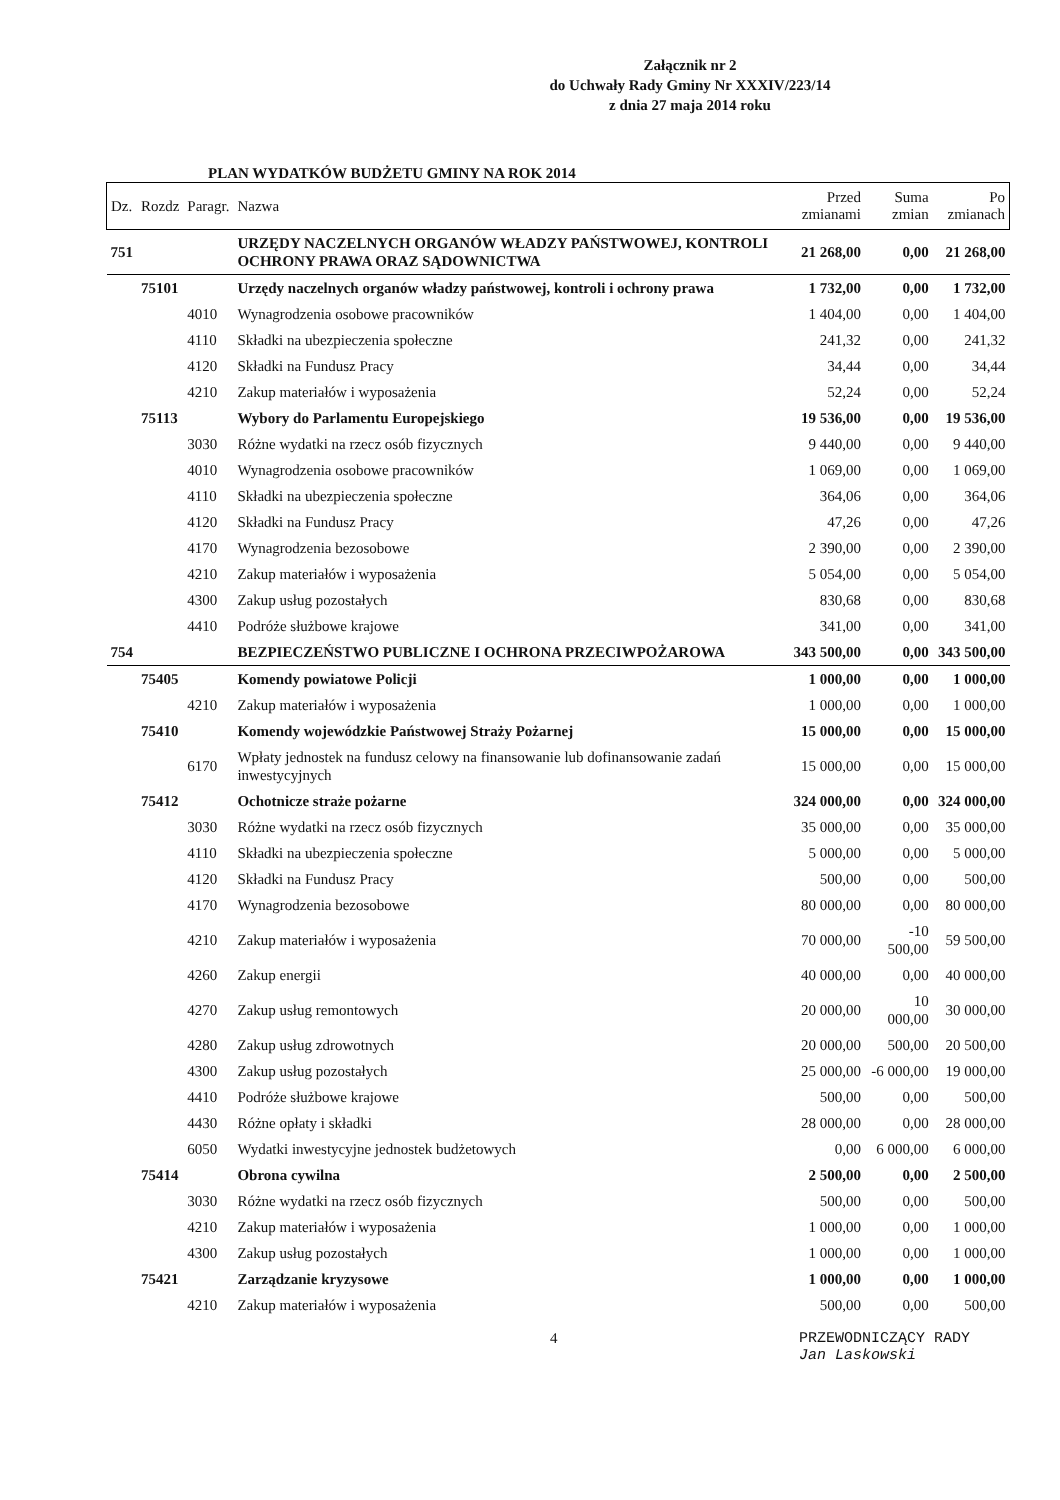Załącznik nr 2
do Uchwały Rady Gminy Nr XXXIV/223/14
z dnia 27 maja 2014 roku
PLAN WYDATKÓW BUDŻETU GMINY NA ROK 2014
| Dz. | Rozdz | Paragr. | Nazwa | Przed zmianami | Suma zmian | Po zmianach |
| --- | --- | --- | --- | --- | --- | --- |
| 751 | | | URZĘDY NACZELNYCH ORGANÓW WŁADZY PAŃSTWOWEJ, KONTROLI OCHRONY PRAWA ORAZ SĄDOWNICTWA | 21 268,00 | 0,00 | 21 268,00 |
| | 75101 | | Urzędy naczelnych organów władzy państwowej, kontroli i ochrony prawa | 1 732,00 | 0,00 | 1 732,00 |
| | | 4010 | Wynagrodzenia osobowe pracowników | 1 404,00 | 0,00 | 1 404,00 |
| | | 4110 | Składki na ubezpieczenia społeczne | 241,32 | 0,00 | 241,32 |
| | | 4120 | Składki na Fundusz Pracy | 34,44 | 0,00 | 34,44 |
| | | 4210 | Zakup materiałów i wyposażenia | 52,24 | 0,00 | 52,24 |
| | 75113 | | Wybory do Parlamentu Europejskiego | 19 536,00 | 0,00 | 19 536,00 |
| | | 3030 | Różne wydatki na rzecz osób fizycznych | 9 440,00 | 0,00 | 9 440,00 |
| | | 4010 | Wynagrodzenia osobowe pracowników | 1 069,00 | 0,00 | 1 069,00 |
| | | 4110 | Składki na ubezpieczenia społeczne | 364,06 | 0,00 | 364,06 |
| | | 4120 | Składki na Fundusz Pracy | 47,26 | 0,00 | 47,26 |
| | | 4170 | Wynagrodzenia bezosobowe | 2 390,00 | 0,00 | 2 390,00 |
| | | 4210 | Zakup materiałów i wyposażenia | 5 054,00 | 0,00 | 5 054,00 |
| | | 4300 | Zakup usług pozostałych | 830,68 | 0,00 | 830,68 |
| | | 4410 | Podróże służbowe krajowe | 341,00 | 0,00 | 341,00 |
| 754 | | | BEZPIECZEŃSTWO PUBLICZNE I OCHRONA PRZECIWPOŻAROWA | 343 500,00 | 0,00 | 343 500,00 |
| | 75405 | | Komendy powiatowe Policji | 1 000,00 | 0,00 | 1 000,00 |
| | | 4210 | Zakup materiałów i wyposażenia | 1 000,00 | 0,00 | 1 000,00 |
| | 75410 | | Komendy wojewódzkie Państwowej Straży Pożarnej | 15 000,00 | 0,00 | 15 000,00 |
| | | 6170 | Wpłaty jednostek na fundusz celowy na finansowanie lub dofinansowanie zadań inwestycyjnych | 15 000,00 | 0,00 | 15 000,00 |
| | 75412 | | Ochotnicze straże pożarne | 324 000,00 | 0,00 | 324 000,00 |
| | | 3030 | Różne wydatki na rzecz osób fizycznych | 35 000,00 | 0,00 | 35 000,00 |
| | | 4110 | Składki na ubezpieczenia społeczne | 5 000,00 | 0,00 | 5 000,00 |
| | | 4120 | Składki na Fundusz Pracy | 500,00 | 0,00 | 500,00 |
| | | 4170 | Wynagrodzenia bezosobowe | 80 000,00 | 0,00 | 80 000,00 |
| | | 4210 | Zakup materiałów i wyposażenia | 70 000,00 | -10 500,00 | 59 500,00 |
| | | 4260 | Zakup energii | 40 000,00 | 0,00 | 40 000,00 |
| | | 4270 | Zakup usług remontowych | 20 000,00 | 10 000,00 | 30 000,00 |
| | | 4280 | Zakup usług zdrowotnych | 20 000,00 | 500,00 | 20 500,00 |
| | | 4300 | Zakup usług pozostałych | 25 000,00 | -6 000,00 | 19 000,00 |
| | | 4410 | Podróże służbowe krajowe | 500,00 | 0,00 | 500,00 |
| | | 4430 | Różne opłaty i składki | 28 000,00 | 0,00 | 28 000,00 |
| | | 6050 | Wydatki inwestycyjne jednostek budżetowych | 0,00 | 6 000,00 | 6 000,00 |
| | 75414 | | Obrona cywilna | 2 500,00 | 0,00 | 2 500,00 |
| | | 3030 | Różne wydatki na rzecz osób fizycznych | 500,00 | 0,00 | 500,00 |
| | | 4210 | Zakup materiałów i wyposażenia | 1 000,00 | 0,00 | 1 000,00 |
| | | 4300 | Zakup usług pozostałych | 1 000,00 | 0,00 | 1 000,00 |
| | 75421 | | Zarządzanie kryzysowe | 1 000,00 | 0,00 | 1 000,00 |
| | | 4210 | Zakup materiałów i wyposażenia | 500,00 | 0,00 | 500,00 |
4 PRZEWODNICZĄCY RADY
Jan Laskowski